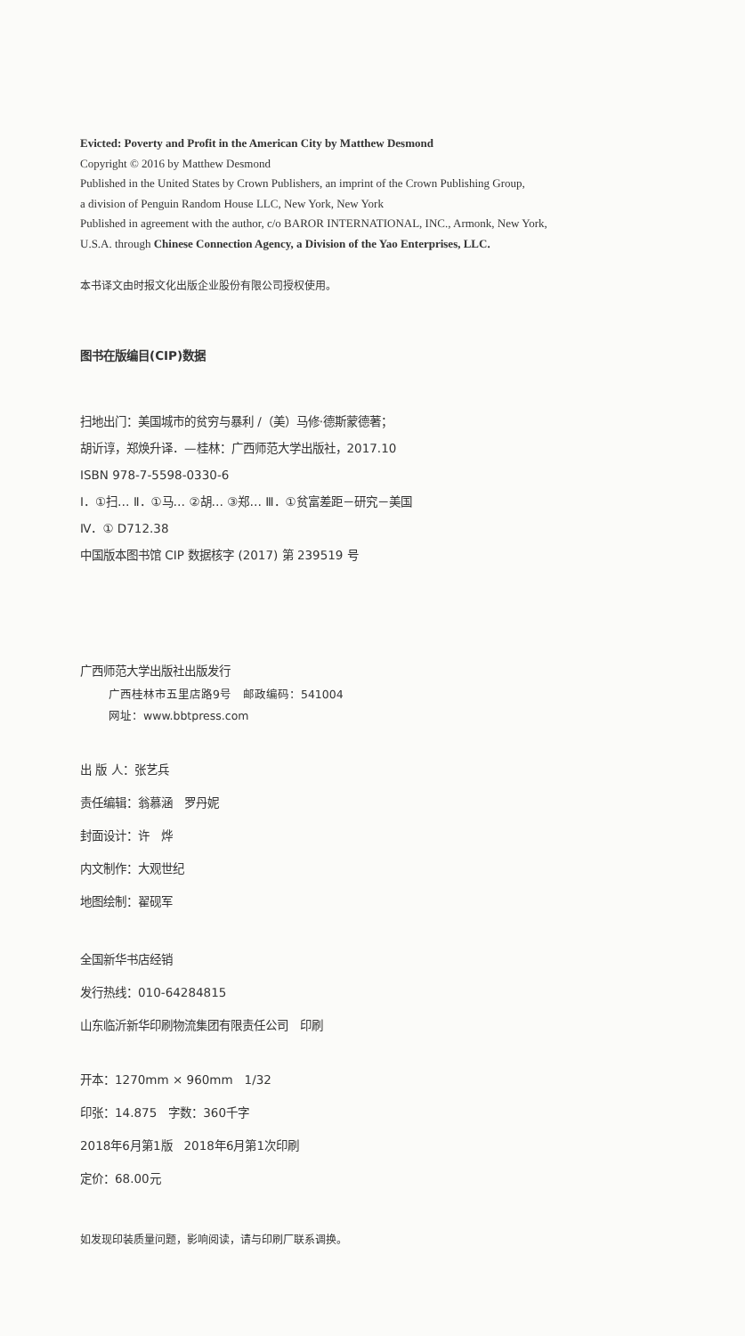Evicted: Poverty and Profit in the American City by Matthew Desmond
Copyright © 2016 by Matthew Desmond
Published in the United States by Crown Publishers, an imprint of the Crown Publishing Group,
a division of Penguin Random House LLC, New York, New York
Published in agreement with the author, c/o BAROR INTERNATIONAL, INC., Armonk, New York,
U.S.A. through Chinese Connection Agency, a Division of the Yao Enterprises, LLC.
本书译文由时报文化出版企业股份有限公司授权使用。
图书在版编目(CIP)数据
扫地出门：美国城市的贫穷与暴利 /（美）马修·德斯蒙德著；
胡䜣谆，郑焕升译．—桂林：广西师范大学出版社，2017.10
ISBN 978-7-5598-0330-6
Ⅰ．①扫… Ⅱ．①马… ②胡… ③郑… Ⅲ．①贫富差距－研究－美国
Ⅳ．① D712.38
中国版本图书馆 CIP 数据核字 (2017) 第 239519 号
广西师范大学出版社出版发行
广西桂林市五里店路9号　邮政编码：541004
网址：www.bbtpress.com
出 版 人：张艺兵
责任编辑：翁慕涵　罗丹妮
封面设计：许　烨
内文制作：大观世纪
地图绘制：翟砚军
全国新华书店经销
发行热线：010-64284815
山东临沂新华印刷物流集团有限责任公司　印刷
开本：1270mm × 960mm　1/32
印张：14.875　字数：360千字
2018年6月第1版　2018年6月第1次印刷
定价：68.00元
如发现印装质量问题，影响阅读，请与印刷厂联系调换。